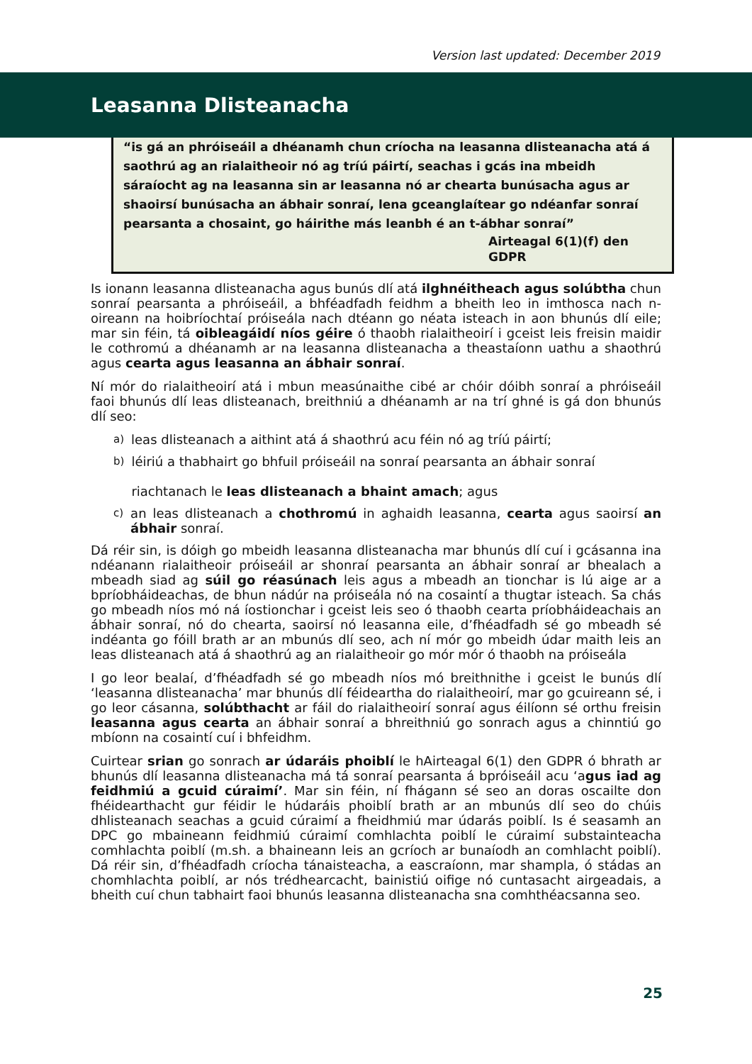Version last updated: December 2019
Leasanna Dlisteanacha
“is gá an phróiseáil a dhéanamh chun críocha na leasanna dlisteanacha atá á saothrú ag an rialaitheoir nó ag tríú páirtí, seachas i gcás ina mbeidh sáraíocht ag na leasanna sin ar leasanna nó ar chearta bunúsacha agus ar shaoirsí bunúsacha an ábhair sonraí, lena gceanglaítear go ndéanfar sonraí pearsanta a chosaint, go háirithe más leanbh é an t-ábhar sonraí”
Airteagal 6(1)(f) den GDPR
Is ionann leasanna dlisteanacha agus bunús dlí atá ilghnéitheach agus solúbtha chun sonraí pearsanta a phróiseáil, a bhféadfadh feidhm a bheith leo in imthosca nach n-oireann na hoibríochtaí próiseála nach dtéann go néata isteach in aon bhunús dlí eile; mar sin féin, tá oibleagáidí níos géire ó thaobh rialaitheoirí i gceist leis freisin maidir le cothromú a dhéanamh ar na leasanna dlisteanacha a theastaíonn uathu a shaothrú agus cearta agus leasanna an ábhair sonraí.
Ní mór do rialaitheoirí atá i mbun measúnaithe cibé ar chóir dóibh sonraí a phróiseáil faoi bhunús dlí leas dlisteanach, breithniú a dhéanamh ar na trí ghné is gá don bhunús dlí seo:
a) leas dlisteanach a aithint atá á shaothrú acu féin nó ag tríú páirtí;
b) léiriú a thabhairt go bhfuil próiseáil na sonraí pearsanta an ábhair sonraí
riachtanach le leas dlisteanach a bhaint amach; agus
c) an leas dlisteanach a chothromú in aghaidh leasanna, cearta agus saoirsí an ábhair sonraí.
Dá réir sin, is dóigh go mbeidh leasanna dlisteanacha mar bhunús dlí cuí i gcásanna ina ndéanann rialaitheoir próiseáil ar shonraí pearsanta an ábhair sonraí ar bhealach a mbeadh siad ag súil go réasúnach leis agus a mbeadh an tionchar is lú aige ar a bpríobháideachas, de bhun nádúr na próiseála nó na cosaintí a thugtar isteach. Sa chás go mbeadh níos mó ná íostionchar i gceist leis seo ó thaobh cearta príobháideachais an ábhair sonraí, nó do chearta, saoirsí nó leasanna eile, d’fhéadfadh sé go mbeadh sé indéanta go fóill brath ar an mbunús dlí seo, ach ní mór go mbeidh údar maith leis an leas dlisteanach atá á shaothrú ag an rialaitheoir go mór mór ó thaobh na próiseála
I go leor bealaí, d’fhéadfadh sé go mbeadh níos mó breithnithe i gceist le bunús dlí ‘leasanna dlisteanacha’ mar bhunús dlí féideartha do rialaitheoirí, mar go gcuireann sé, i go leor cásanna, solúbthacht ar fáil do rialaitheoirí sonraí agus éilíonn sé orthu freisin leasanna agus cearta an ábhair sonraí a bhreithniú go sonrach agus a chinntiú go mbíonn na cosaintí cuí i bhfeidhm.
Cuirtear srian go sonrach ar údaráis phoiblí le hAirteagal 6(1) den GDPR ó bhrath ar bhunús dlí leasanna dlisteanacha má tá sonraí pearsanta á bpróiseáil acu ‘agus iad ag feidhmiú a gcuid cúraimí’. Mar sin féin, ní fhágann sé seo an doras oscailte don fhéidearthacht gur féidir le húdaráis phoiblí brath ar an mbunús dlí seo do chúis dhlisteanach seachas a gcuid cúraimí a fheidhmiú mar údarás poiblí. Is é seasamh an DPC go mbaineann feidhmiú cúraimí comhlachta poiblí le cúraimí substainteacha comhlachta poiblí (m.sh. a bhaineann leis an gcríoch ar bunaíodh an comhlacht poiblí). Dá réir sin, d’fhéadfadh críocha tánaisteacha, a eascraíonn, mar shampla, ó stádas an chomhlachta poiblí, ar nós trédhearcacht, bainistiú oifige nó cuntasacht airgeadais, a bheith cuí chun tabhairt faoi bhunús leasanna dlisteanacha sna comhthéacsanna seo.
25